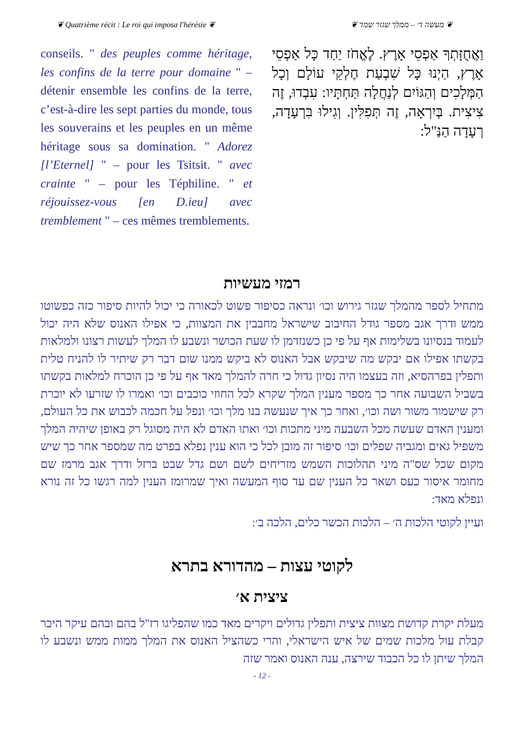❦ Quatrième récit : Le roi qui imposa l'hérésie ❦ ❦ מעשה ד׳ – ממלך שגזר שמד ❦
conseils. " des peuples comme héritage, les confins de la terre pour domaine " – détenir ensemble les confins de la terre, c’est-à-dire les sept parties du monde, tous les souverains et les peuples en un même héritage sous sa domination. " Adorez [l’Eternel] " – pour les Tsitsit. " avec crainte " – pour les Téphiline. " et réjouissez-vous [en D.ieu] avec tremblement " – ces mêmes tremblements.
וַאֲחֻזָּתְךָ אַפְסֵי אָרֶץ. לֶאֱחֹז יַחַד כָּל אַפְסֵי אָרֶץ, הַיְנוּ כָּל שִׁבְעַת חֶלְקֵי עוֹלָם וְכָל הַמְּלָכִים וְהַגּוֹיִם לְנַחֲלָה תַּחְתָּיו: עִבְדוּ, זֶה צִיצִית. בְּיִרְאָה, זֶה תְּפִלִּין. וְגִילוּ בִּרְעָדָה, רְעָדָה הַנַּ"ל:
רמזי מעשיות
מתחיל לספר מהמלך שגזר גירוש וכו׳ ונראה כסיפור פשוט לכאורה כי יכול להיות סיפור כזה כפשוטו ממש ודרך אגב מספר גודל החיבוב שישראל מחבבין את המצוות, כי אפילו האנוס שלא היה יכול לעמוד בנסיונו בשלימות אף על פי כן כשנזדמן לו שעת הכושר ונשבע לו המלך לעשות רצונו ולמלאות בקשתו אפילו אם יבקש מה שיבקש אבל האנוס לא ביקש ממנו שום דבר רק שיתיר לו להניח טלית ותפלין בפרהסיא, וזה בעצמו היה נסיון גדול כי חרה להמלך מאד אף על פי כן הוכרח למלאות בקשתו בשביל השבועה אחר כך מספר מענין המלך שקרא לכל החוזי כוכבים וכו׳ ואמרו לו שזרעו לא יוכרת רק שישמור משור ושה וכו׳, ואחר כך איך שנעשה בנו מלך וכו׳ ונפל על חכמה לכבוש את כל העולם, ומענין האדם שעשה מכל השבעה מיני מתכות וכו׳ ואתו האדם לא היה מסוגל רק באופן שיהיה המלך משפיל גאים ומגביה שפלים וכו׳ סיפור זה מובן לכל כי הוא ענין נפלא בפרט מה שמספר אחר כך שיש מקום שכל שס"ה מיני תהלוכות השמש מזריחים לשם ושם גדל שבט ברזל ודרך אגב מרמז שם מחומר איסור כעס ושאר כל הענין שם עד סוף המעשה ואיך שמרומז הענין למה רגשו כל זה נורא ונפלא מאד:
ועיין לקוטי הלכות ה׳ – הלכות הכשר כלים, הלכה ב׳:
לקוטי עצות – מהדורא בתרא
ציצית א׳
מעלת יקרת קדושת מצוות ציצית ותפלין גדולים ויקרים מאד כמו שהפליגו רז"ל בהם ובהם עיקר היכר קבלת עול מלכות שמים של איש הישראלי, והרי כשהציל האנוס את המלך ממות ממש ונשבע לו המלך שיתן לו כל הכבוד שירצה, ענה האנוס ואמר שזה
- 12 -